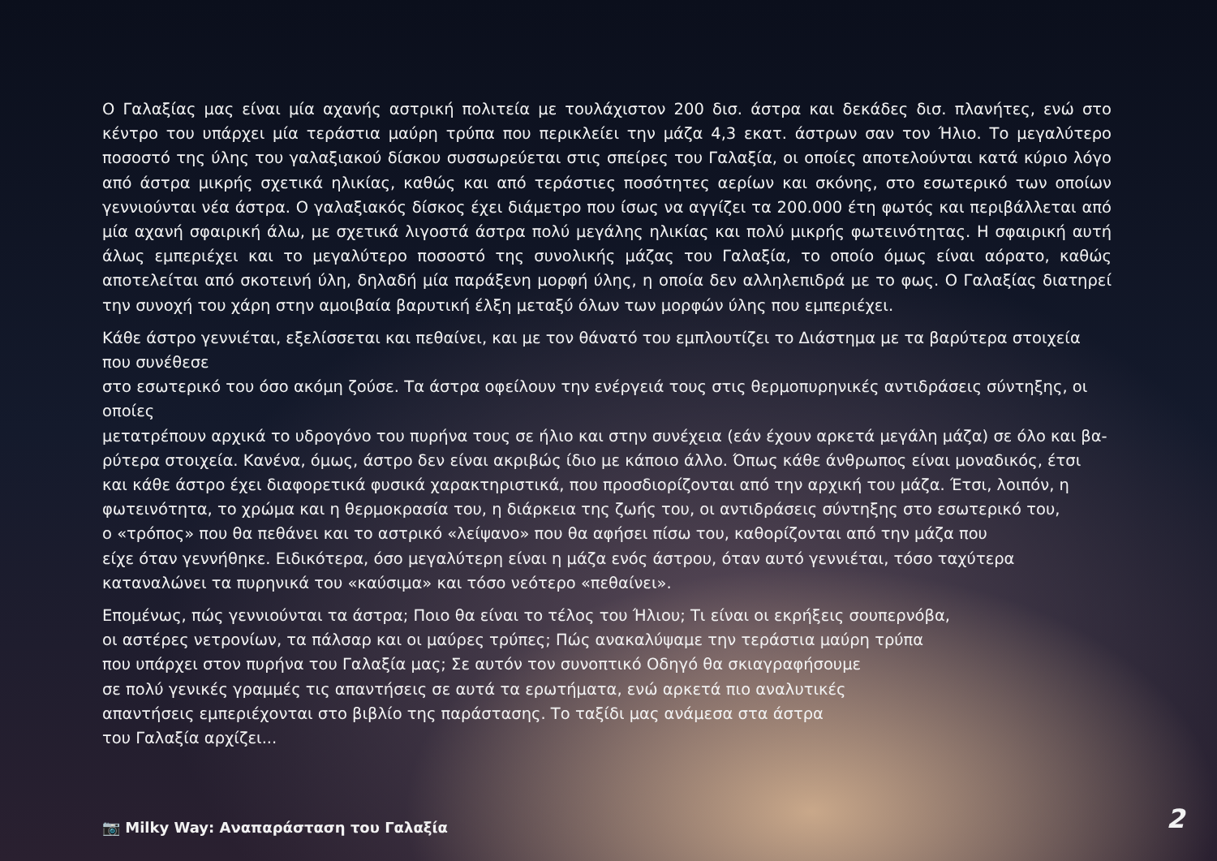Ο Γαλαξίας μας είναι μία αχανής αστρική πολιτεία με τουλάχιστον 200 δισ. άστρα και δεκάδες δισ. πλανήτες, ενώ στο κέντρο του υπάρχει μία τεράστια μαύρη τρύπα που περικλείει την μάζα 4,3 εκατ. άστρων σαν τον Ήλιο. Το μεγαλύτερο ποσοστό της ύλης του γαλαξιακού δίσκου συσσωρεύεται στις σπείρες του Γαλαξία, οι οποίες αποτελούνται κατά κύριο λόγο από άστρα μικρής σχετικά ηλικίας, καθώς και από τεράστιες ποσότητες αερίων και σκόνης, στο εσωτερικό των οποίων γεννιούνται νέα άστρα. Ο γαλαξιακός δίσκος έχει διάμετρο που ίσως να αγγίζει τα 200.000 έτη φωτός και περιβάλλεται από μία αχανή σφαιρική άλω, με σχετικά λιγοστά άστρα πολύ μεγάλης ηλικίας και πολύ μικρής φωτεινότητας. Η σφαιρική αυτή άλως εμπεριέχει και το μεγαλύτερο ποσοστό της συνολικής μάζας του Γαλαξία, το οποίο όμως είναι αόρατο, καθώς αποτελείται από σκοτεινή ύλη, δηλαδή μία παράξενη μορφή ύλης, η οποία δεν αλληλεπιδρά με το φως. Ο Γαλαξίας διατηρεί την συνοχή του χάρη στην αμοιβαία βαρυτική έλξη μεταξύ όλων των μορφών ύλης που εμπεριέχει.
Κάθε άστρο γεννιέται, εξελίσσεται και πεθαίνει, και με τον θάνατό του εμπλουτίζει το Διάστημα με τα βαρύτερα στοιχεία που συνέθεσε
στο εσωτερικό του όσο ακόμη ζούσε. Τα άστρα οφείλουν την ενέργειά τους στις θερμοπυρηνικές αντιδράσεις σύντηξης, οι οποίες
μετατρέπουν αρχικά το υδρογόνο του πυρήνα τους σε ήλιο και στην συνέχεια (εάν έχουν αρκετά μεγάλη μάζα) σε όλο και βα-
ρύτερα στοιχεία. Κανένα, όμως, άστρο δεν είναι ακριβώς ίδιο με κάποιο άλλο. Όπως κάθε άνθρωπος είναι μοναδικός, έτσι
και κάθε άστρο έχει διαφορετικά φυσικά χαρακτηριστικά, που προσδιορίζονται από την αρχική του μάζα. Έτσι, λοιπόν, η
φωτεινότητα, το χρώμα και η θερμοκρασία του, η διάρκεια της ζωής του, οι αντιδράσεις σύντηξης στο εσωτερικό του,
ο «τρόπος» που θα πεθάνει και το αστρικό «λείψανο» που θα αφήσει πίσω του, καθορίζονται από την μάζα που
είχε όταν γεννήθηκε. Ειδικότερα, όσο μεγαλύτερη είναι η μάζα ενός άστρου, όταν αυτό γεννιέται, τόσο ταχύτερα
καταναλώνει τα πυρηνικά του «καύσιμα» και τόσο νεότερο «πεθαίνει».
Επομένως, πώς γεννιούνται τα άστρα; Ποιο θα είναι το τέλος του Ήλιου; Τι είναι οι εκρήξεις σουπερνόβα,
οι αστέρες νετρονίων, τα πάλσαρ και οι μαύρες τρύπες; Πώς ανακαλύψαμε την τεράστια μαύρη τρύπα
που υπάρχει στον πυρήνα του Γαλαξία μας; Σε αυτόν τον συνοπτικό Οδηγό θα σκιαγραφήσουμε
σε πολύ γενικές γραμμές τις απαντήσεις σε αυτά τα ερωτήματα, ενώ αρκετά πιο αναλυτικές
απαντήσεις εμπεριέχονται στο βιβλίο της παράστασης. Το ταξίδι μας ανάμεσα στα άστρα
του Γαλαξία αρχίζει...
📷 Milky Way: Αναπαράσταση του Γαλαξία
2